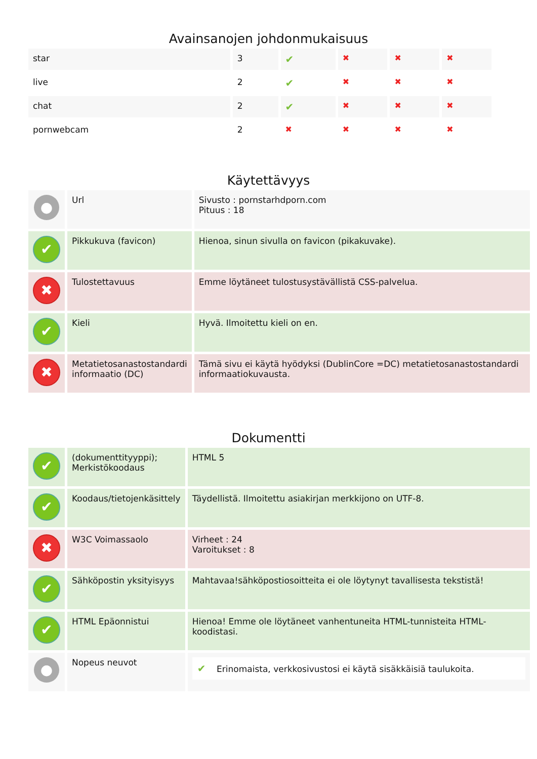Avainsanojen johdonmukaisuus
| star | 3 | ✔ | ✖ | ✖ | ✖ |
| live | 2 | ✔ | ✖ | ✖ | ✖ |
| chat | 2 | ✔ | ✖ | ✖ | ✖ |
| pornwebcam | 2 | ✖ | ✖ | ✖ | ✖ |
Käytettävyys
| ● | Url | Sivusto : pornstarhdporn.com Pituus : 18 |
| ✔ | Pikkukuva (favicon) | Hienoa, sinun sivulla on favicon (pikakuvake). |
| ✖ | Tulostettavuus | Emme löytäneet tulostusystävällistä CSS-palvelua. |
| ✔ | Kieli | Hyvä. Ilmoitettu kieli on en. |
| ✖ | Metatietosanastostandardi informaatio (DC) | Tämä sivu ei käytä hyödyksi (DublinCore =DC) metatietosanastostandardi informaatiokuvausta. |
Dokumentti
| ✔ | (dokumenttityyppi); Merkistökoodaus | HTML 5 |
| ✔ | Koodaus/tietojenkäsittely | Täydellistä. Ilmoitettu asiakirjan merkkijono on UTF-8. |
| ✖ | W3C Voimassaolo | Virheet : 24 Varoitukset : 8 |
| ✔ | Sähköpostin yksityisyys | Mahtavaa!sähköpostiosoitteita ei ole löytynyt tavallisesta tekstistä! |
| ✔ | HTML Epäonnistui | Hienoa! Emme ole löytäneet vanhentuneita HTML-tunnisteita HTML-koodistasi. |
| ● | Nopeus neuvot | ✔ Erinomaista, verkkosivustosi ei käytä sisäkkäisiä taulukoita. |